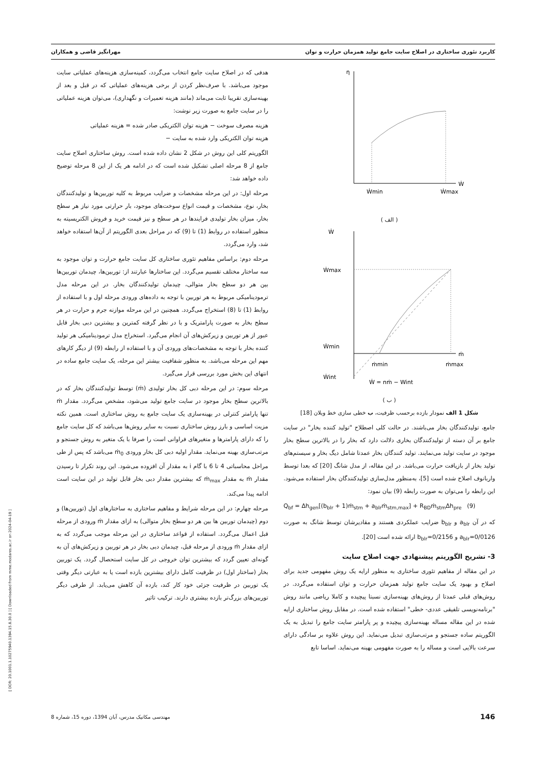کاربرد تئوری ساختاری در اصلاح سایت جامع تولید همزمان حرارت و توان مهرانگیز قاضی و همکاران
η
Ẇ
Ẇmin
Ẇmax
( الف )
Ẇ
Ẇmax
Ẇmin
Ẇint
ṁ
ṁmin
ṁmax
Ẇ = nṁ − Wint
( ب )
شکل 1 الف نمودار بازده برحسب ظرفیت، ب خطی سازی خط ویلان [18]
جامع، تولیدکنندگان بخار می‌باشند. در حالت کلی اصطلاح "تولید کننده بخار" در سایت جامع بر آن دسته از تولیدکنندگان بخاری دلالت دارد که بخار را در بالاترین سطح بخار موجود در سایت تولید می‌نمایند. تولید کنندگان بخار عمدتا شامل دیگ بخار و سیستم‌های تولید بخار از بازیافت حرارت می‌باشد. در این مقاله، از مدل شانگ [20] که بعدا توسط واربانوف اصلاح شده است [5]، به‌منظور مدل‌سازی تولیدکنندگان بخار استفاده می‌شود. این رابطه را می‌توان به صورت رابطه (9) بیان نمود:
Q<sub>bf</sub> = Δh<sub>gen</sub>[(b<sub>blr</sub> + 1)ṁ<sub>stm</sub> + a<sub>blr</sub>ṁ<sub>stm,max</sub>] + R<sub>BD</sub>ṁ<sub>stm</sub>Δh<sub>pre</sub> (9)
که در آن a<sub>blr</sub> و b<sub>blr</sub> ضرایب عملکردی هستند و مقادیرشان توسط شانگ به صورت a<sub>blr</sub>=0/0126 و b<sub>blr</sub>=0/2156 ارائه شده است [20].
3- تشریح الگوریتم پیشنهادی جهت اصلاح سایت
در این مقاله از مفاهیم تئوری ساختاری به منظور ارایه یک روش مفهومی جدید برای اصلاح و بهبود یک سایت جامع تولید همزمان حرارت و توان استفاده می‌گردد. در روش‌های قبلی عمدتا از روش‌های بهینه‌سازی نسبتا پیچیده و کاملا ریاضی مانند روش "برنامه‌نویسی تلفیقی عددی- خطی" استفاده شده است. در مقابل روش ساختاری ارایه شده در این مقاله مساله بهینه‌سازی پیچیده و پر پارامتر سایت جامع را تبدیل به یک الگوریتم ساده جستجو و مرتب‌سازی تبدیل می‌نماید. این روش علاوه بر سادگی دارای سرعت بالایی است و مساله را به صورت مفهومی بهینه می‌نماید. اساسا تابع
هدفی که در اصلاح سایت جامع انتخاب می‌گردد، کمینه‌سازی هزینه‌های عملیاتی سایت موجود می‌باشد. با صرف‌نظر کردن از برخی هزینه‌های عملیاتی که در قبل و بعد از بهینه‌سازی تقریبا ثابت می‌ماند (مانند هزینه تعمیرات و نگهداری)، می‌توان هزینه عملیاتی را در سایت جامع به صورت زیر نوشت:
هزینه مصرف سوخت − هزینه توان الکتریکی صادر شده = هزینه عملیاتی
هزینه توان الکتریکی وارد شده به سایت −
الگوریتم کلی این روش در شکل 2 نشان داده شده است. روش ساختاری اصلاح سایت جامع از 8 مرحله اصلی تشکیل شده است که در ادامه هر یک از این 8 مرحله توضیح داده خواهد شد:
مرحله اول: در این مرحله مشخصات و ضرایب مربوط به کلیه توربین‌ها و تولیدکنندگان بخار، نوع، مشخصات و قیمت انواع سوخت‌های موجود، بار حرارتی مورد نیاز هر سطح بخار، میزان بخار تولیدی فرایندها در هر سطح و نیز قیمت خرید و فروش الکتریسیته به منظور استفاده در روابط (1) تا (9) که در مراحل بعدی الگوریتم از آن‌ها استفاده خواهد شد، وارد می‌گردد.
مرحله دوم: براساس مفاهیم تئوری ساختاری کل سایت جامع حرارت و توان موجود به سه ساختار مختلف تقسیم می‌گردد. این ساختارها عبارتند از: توربین‌ها، چیدمان توربین‌ها بین هر دو سطح بخار متوالی، چیدمان تولیدکنندگان بخار. در این مرحله مدل ترمودینامیکی مربوط به هر توربین با توجه به داده‌های ورودی مرحله اول و با استفاده از روابط (1) تا (8) استخراج می‌گردد. همچنین در این مرحله موازنه جرم و حرارت در هر سطح بخار به صورت پارامتریک و با در نظر گرفته کمترین و بیشترین دبی بخار قابل عبور از هر توربین و زیرکش‌های آن انجام می‌گیرد. استخراج مدل ترمودینامیکی هر تولید کننده بخار با توجه به مشخصات‌های ورودی آن و با استفاده از رابطه (9) از دیگر کارهای مهم این مرحله می‌باشد. به منظور شفافیت بیشتر این مرحله، یک سایت جامع ساده در انتهای این بخش مورد بررسی قرار می‌گیرد.
مرحله سوم: در این مرحله دبی کل بخار تولیدی (ṁ) توسط تولیدکنندگان بخار که در بالاترین سطح بخار موجود در سایت جامع تولید می‌شود، مشخص می‌گردد. مقدار ṁ تنها پارامتر کنترلی در بهینه‌سازی یک سایت جامع به روش ساختاری است. همین نکته مزیت اساسی و بارز روش ساختاری نسبت به سایر روش‌ها می‌باشد که کل سایت جامع را که دارای پارامترها و متغیرهای فراوانی است را صرفا با یک متغیر به روش جستجو و مرتب‌سازی بهینه می‌نماید. مقدار اولیه دبی کل بخار ورودی ṁ<sub>0</sub> می‌باشد که پس از طی مراحل محاسباتی 4 تا 6 با گام i به مقدار آن افزوده می‌شود. این روند تکرار تا رسیدن مقدار ṁ به مقدار ṁ<sub>max</sub> که بیشترین مقدار دبی بخار قابل تولید در این سایت است ادامه پیدا می‌کند.
مرحله چهارم: در این مرحله شرایط و مفاهیم ساختاری به ساختارهای اول (توربین‌ها) و دوم (چیدمان توربین ها بین هر دو سطح بخار متوالی) به ازای مقدار ṁ ورودی از مرحله قبل اعمال می‌گردد. استفاده از قواعد ساختاری در این مرحله موجب می‌گردد که به ازای مقدار ṁ ورودی از مرحله قبل، چیدمان دبی بخار در هر توربین و زیرکش‌های آن به گونه‌ای تعیین گردد که بیشترین توان خروجی در کل سایت استحصال گردد. یک توربین بخار (ساختار اول) در ظرفیت کامل دارای بیشترین بازده است یا به عبارتی دیگر وقتی یک توربین در ظرفیت جزئی خود کار کند، بازده آن کاهش می‌یابد. از طرفی دیگر توربین‌های بزرگ‌تر بازده بیشتری دارند. ترکیب تاثیر
[ DOR: 20.1001.1.10275940.1394.15.8.30.0 ] [ Downloaded from mme.modares.ac.ir on 2024-04-19 ]
146 مهندسی مکانیک مدرس، آبان 1394، دوره 15، شماره 8